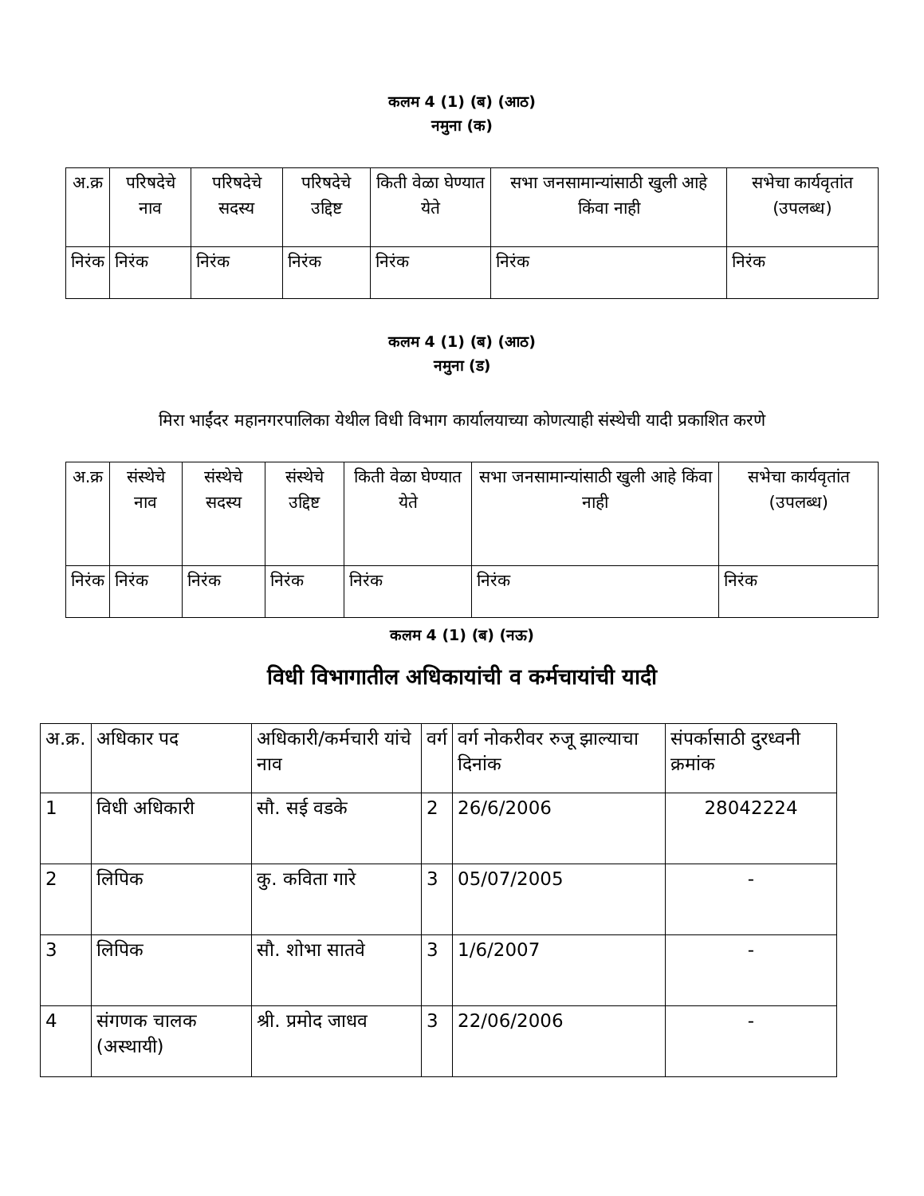कलम 4 (1) (ब) (आठ)
नमुना (क)
| अ.क्र | परिषदेचे नाव | परिषदेचे सदस्य | परिषदेचे उद्दिष्ट | किती वेळा घेण्यात येते | सभा जनसामान्यांसाठी खुली आहे किंवा नाही | सभेचा कार्यवृतांत (उपलब्ध) |
| --- | --- | --- | --- | --- | --- | --- |
| निरंक | निरंक | निरंक | निरंक | निरंक | निरंक | निरंक |
कलम 4 (1) (ब) (आठ)
नमुना (ड)
मिरा भाईंदर महानगरपालिका येथील विधी विभाग कार्यालयाच्या कोणत्याही संस्थेची यादी प्रकाशित करणे
| अ.क्र | संस्थेचे नाव | संस्थेचे सदस्य | संस्थेचे उद्दिष्ट | किती वेळा घेण्यात येते | सभा जनसामान्यांसाठी खुली आहे किंवा नाही | सभेचा कार्यवृतांत (उपलब्ध) |
| --- | --- | --- | --- | --- | --- | --- |
| निरंक | निरंक | निरंक | निरंक | निरंक | निरंक | निरंक |
कलम 4 (1) (ब) (नऊ)
विधी विभागातील अधिकायांची व कर्मचायांची यादी
| अ.क्र. | अधिकार पद | अधिकारी/कर्मचारी यांचे नाव | वर्ग | वर्ग नोकरीवर रुजू झाल्याचा दिनांक | संपर्कासाठी दुरध्वनी क्रमांक |
| --- | --- | --- | --- | --- | --- |
| 1 | विधी अधिकारी | सौ. सई वडके | 2 | 26/6/2006 | 28042224 |
| 2 | लिपिक | कु. कविता गारे | 3 | 05/07/2005 | - |
| 3 | लिपिक | सौ. शोभा सातवे | 3 | 1/6/2007 | - |
| 4 | संगणक चालक (अस्थायी) | श्री. प्रमोद जाधव | 3 | 22/06/2006 | - |